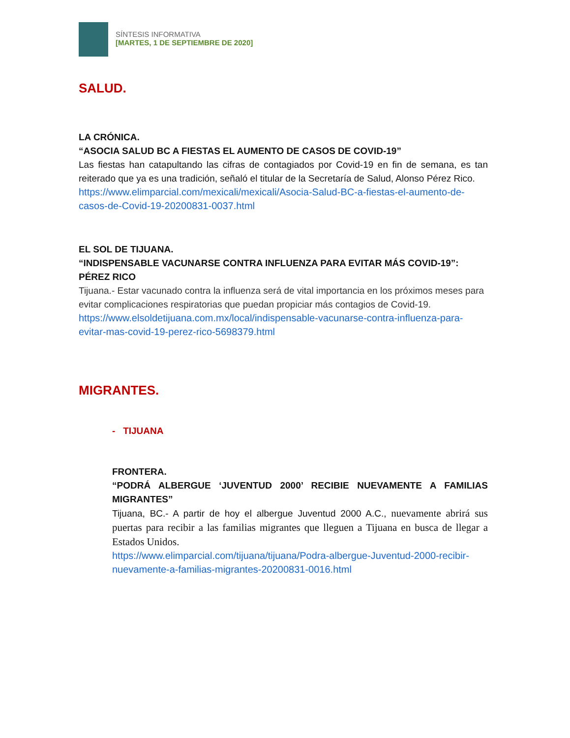SÍNTESIS INFORMATIVA
[MARTES, 1 DE SEPTIEMBRE DE 2020]
SALUD.
LA CRÓNICA.
“ASOCIA SALUD BC A FIESTAS EL AUMENTO DE CASOS DE COVID-19”
Las fiestas han catapultando las cifras de contagiados por Covid-19 en fin de semana, es tan reiterado que ya es una tradición, señaló el titular de la Secretaría de Salud, Alonso Pérez Rico.
https://www.elimparcial.com/mexicali/mexicali/Asocia-Salud-BC-a-fiestas-el-aumento-de-casos-de-Covid-19-20200831-0037.html
EL SOL DE TIJUANA.
“INDISPENSABLE VACUNARSE CONTRA INFLUENZA PARA EVITAR MÁS COVID-19”: PÉREZ RICO
Tijuana.- Estar vacunado contra la influenza será de vital importancia en los próximos meses para evitar complicaciones respiratorias que puedan propiciar más contagios de Covid-19.
https://www.elsoldetijuana.com.mx/local/indispensable-vacunarse-contra-influenza-para-evitar-mas-covid-19-perez-rico-5698379.html
MIGRANTES.
- TIJUANA
FRONTERA.
“PODRÁ ALBERGUE ‘JUVENTUD 2000’ RECIBIE NUEVAMENTE A FAMILIAS MIGRANTES”
Tijuana, BC.- A partir de hoy el albergue Juventud 2000 A.C., nuevamente abrirá sus puertas para recibir a las familias migrantes que lleguen a Tijuana en busca de llegar a Estados Unidos.
https://www.elimparcial.com/tijuana/tijuana/Podra-albergue-Juventud-2000-recibir-nuevamente-a-familias-migrantes-20200831-0016.html